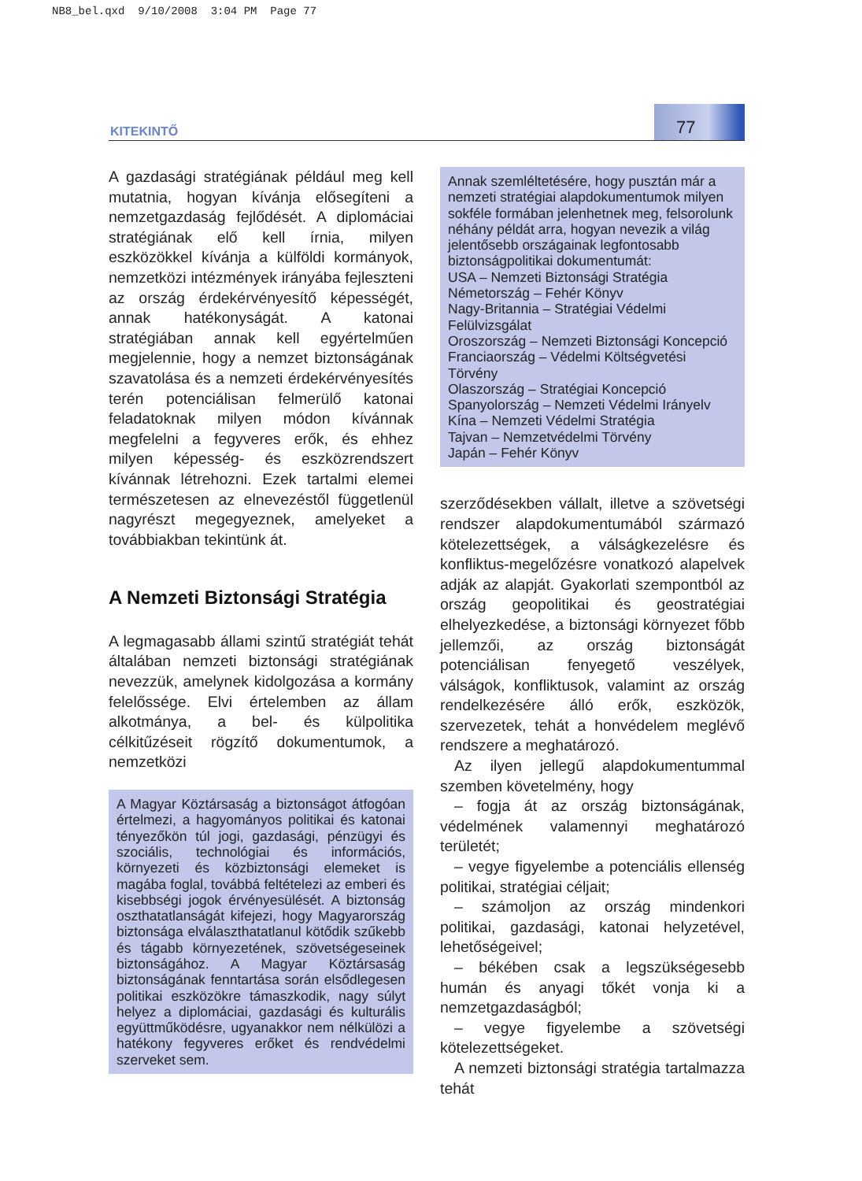NB8_bel.qxd 9/10/2008 3:04 PM Page 77
KITEKINTŐ
77
A gazdasági stratégiának például meg kell mutatnia, hogyan kívánja elősegíteni a nemzetgazdaság fejlődését. A diplomáciai stratégiának elő kell írnia, milyen eszközökkel kívánja a külföldi kormányok, nemzetközi intézmények irányába fejleszteni az ország érdekérvényesítő képességét, annak hatékonyságát. A katonai stratégiában annak kell egyértelműen megjelennie, hogy a nemzet biztonságának szavatolása és a nemzeti érdekérvényesítés terén potenciálisan felmerülő katonai feladatoknak milyen módon kívánnak megfelelni a fegyveres erők, és ehhez milyen képesség- és eszközrendszert kívánnak létrehozni. Ezek tartalmi elemei természetesen az elnevezéstől függetlenül nagyrészt megegyeznek, amelyeket a továbbiakban tekintünk át.
A Nemzeti Biztonsági Stratégia
A legmagasabb állami szintű stratégiát tehát általában nemzeti biztonsági stratégiának nevezzük, amelynek kidolgozása a kormány felelőssége. Elvi értelemben az állam alkotmánya, a bel- és külpolitika célkitűzéseit rögzítő dokumentumok, a nemzetközi
A Magyar Köztársaság a biztonságot átfogóan értelmezi, a hagyományos politikai és katonai tényezőkön túl jogi, gazdasági, pénzügyi és szociális, technológiai és információs, környezeti és közbiztonsági elemeket is magába foglal, továbbá feltételezi az emberi és kisebbségi jogok érvényesülését. A biztonság oszthatatlanságát kifejezi, hogy Magyarország biztonsága elválaszthatatlanul kötődik szűkebb és tágabb környezetének, szövetségeseinek biztonságához. A Magyar Köztársaság biztonságának fenntartása során elsődlegesen politikai eszközökre támaszkodik, nagy súlyt helyez a diplomáciai, gazdasági és kulturális együttműködésre, ugyanakkor nem nélkülözi a hatékony fegyveres erőket és rendvédelmi szerveket sem.
Annak szemléltetésére, hogy pusztán már a nemzeti stratégiai alapdokumentumok milyen sokféle formában jelenhetnek meg, felsorolunk néhány példát arra, hogyan nevezik a világ jelentősebb országainak legfontosabb biztonságpolitikai dokumentumát:
USA – Nemzeti Biztonsági Stratégia
Németország – Fehér Könyv
Nagy-Britannia – Stratégiai Védelmi Felülvizsgálat
Oroszország – Nemzeti Biztonsági Koncepció
Franciaország – Védelmi Költségvetési Törvény
Olaszország – Stratégiai Koncepció
Spanyolország – Nemzeti Védelmi Irányelv
Kína – Nemzeti Védelmi Stratégia
Tajvan – Nemzetvédelmi Törvény
Japán – Fehér Könyv
szerződésekben vállalt, illetve a szövetségi rendszer alapdokumentumából származó kötelezettségek, a válságkezelésre és konfliktus-megelőzésre vonatkozó alapelvek adják az alapját. Gyakorlati szempontból az ország geopolitikai és geostratégiai elhelyezkedése, a biztonsági környezet főbb jellemzői, az ország biztonságát potenciálisan fenyegető veszélyek, válságok, konfliktusok, valamint az ország rendelkezésére álló erők, eszközök, szervezetek, tehát a honvédelem meglévő rendszere a meghatározó.
Az ilyen jellegű alapdokumentummal szemben követelmény, hogy
– fogja át az ország biztonságának, védelmének valamennyi meghatározó területét;
– vegye figyelembe a potenciális ellenség politikai, stratégiai céljait;
– számoljon az ország mindenkori politikai, gazdasági, katonai helyzetével, lehetőségeivel;
– békében csak a legszükségesebb humán és anyagi tőkét vonja ki a nemzetgazdaságból;
– vegye figyelembe a szövetségi kötelezettségeket.
A nemzeti biztonsági stratégia tartalmazza tehát